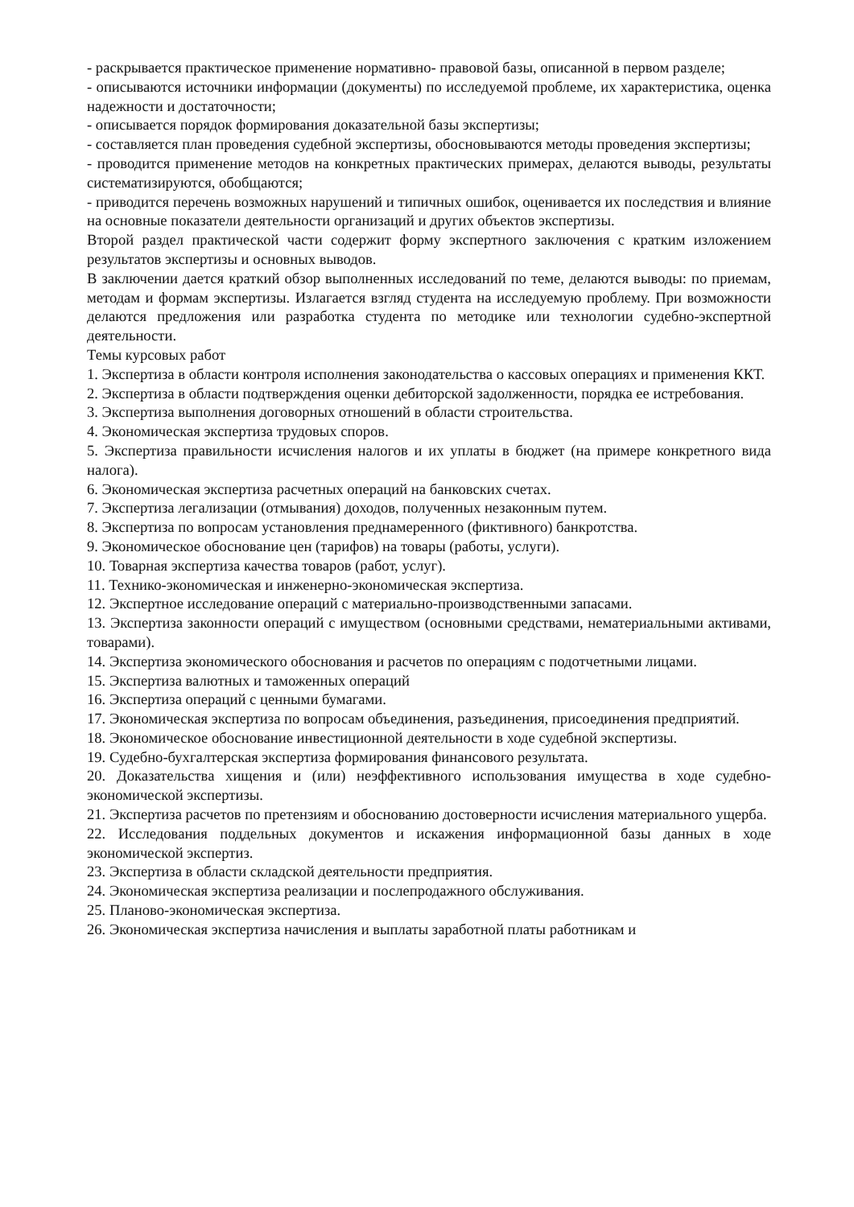- раскрывается практическое применение нормативно- правовой базы, описанной в первом разделе;
- описываются источники информации (документы) по исследуемой проблеме, их характеристика, оценка надежности и достаточности;
- описывается порядок формирования доказательной базы экспертизы;
- составляется план проведения судебной экспертизы, обосновываются методы проведения экспертизы;
- проводится применение методов на конкретных практических примерах, делаются выводы, результаты систематизируются, обобщаются;
- приводится перечень возможных нарушений и типичных ошибок, оценивается их последствия и влияние на основные показатели деятельности организаций и других объектов экспертизы.
Второй раздел практической части содержит форму экспертного заключения с кратким изложением результатов экспертизы и основных выводов.
В заключении дается краткий обзор выполненных исследований по теме, делаются выводы: по приемам, методам и формам экспертизы. Излагается взгляд студента на исследуемую проблему. При возможности делаются предложения или разработка студента по методике или технологии судебно-экспертной деятельности.
Темы курсовых работ
1. Экспертиза в области контроля исполнения законодательства о кассовых операциях и применения ККТ.
2. Экспертиза в области подтверждения оценки дебиторской задолженности, порядка ее истребования.
3. Экспертиза выполнения договорных отношений в области строительства.
4. Экономическая экспертиза трудовых споров.
5. Экспертиза правильности исчисления налогов и их уплаты в бюджет (на примере конкретного вида налога).
6. Экономическая экспертиза расчетных операций на банковских счетах.
7. Экспертиза легализации (отмывания) доходов, полученных незаконным путем.
8. Экспертиза по вопросам установления преднамеренного (фиктивного) банкротства.
9. Экономическое обоснование цен (тарифов) на товары (работы, услуги).
10. Товарная экспертиза качества товаров (работ, услуг).
11. Технико-экономическая и инженерно-экономическая экспертиза.
12. Экспертное исследование операций с материально-производственными запасами.
13. Экспертиза законности операций с имуществом (основными средствами, нематериальными активами, товарами).
14. Экспертиза экономического обоснования и расчетов по операциям с подотчетными лицами.
15. Экспертиза валютных и таможенных операций
16. Экспертиза операций с ценными бумагами.
17. Экономическая экспертиза по вопросам объединения, разъединения, присоединения предприятий.
18. Экономическое обоснование инвестиционной деятельности в ходе судебной экспертизы.
19. Судебно-бухгалтерская экспертиза формирования финансового результата.
20. Доказательства хищения и (или) неэффективного использования имущества в ходе судебно-экономической экспертизы.
21. Экспертиза расчетов по претензиям и обоснованию достоверности исчисления материального ущерба.
22. Исследования поддельных документов и искажения информационной базы данных в ходе экономической экспертиз.
23. Экспертиза в области складской деятельности предприятия.
24. Экономическая экспертиза реализации и послепродажного обслуживания.
25. Планово-экономическая экспертиза.
26. Экономическая экспертиза начисления и выплаты заработной платы работникам и